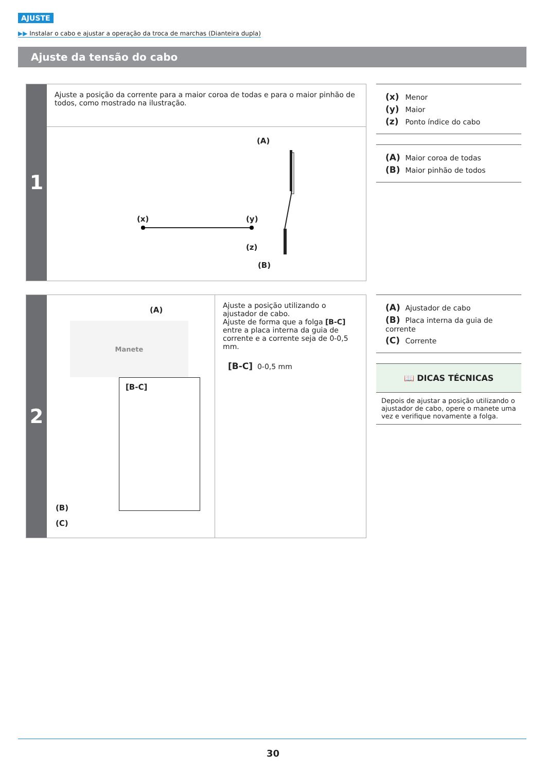AJUSTE
▶▶ Instalar o cabo e ajustar a operação da troca de marchas (Dianteira dupla)
Ajuste da tensão do cabo
1
Ajuste a posição da corrente para a maior coroa de todas e para o maior pinhão de todos, como mostrado na ilustração.
(A)
(x) (y)
(z)
(B)
(x) Menor
(y) Maior
(z) Ponto índice do cabo
(A) Maior coroa de todas
(B) Maior pinhão de todos
2
(A)
Manete
[B-C]
(B)
(C)
Ajuste a posição utilizando o ajustador de cabo.
Ajuste de forma que a folga [B-C] entre a placa interna da guia de corrente e a corrente seja de 0-0,5 mm.
[B-C] 0-0,5 mm
(A) Ajustador de cabo
(B) Placa interna da guia de corrente
(C) Corrente
📖 DICAS TÉCNICAS
Depois de ajustar a posição utilizando o ajustador de cabo, opere o manete uma vez e verifique novamente a folga.
30